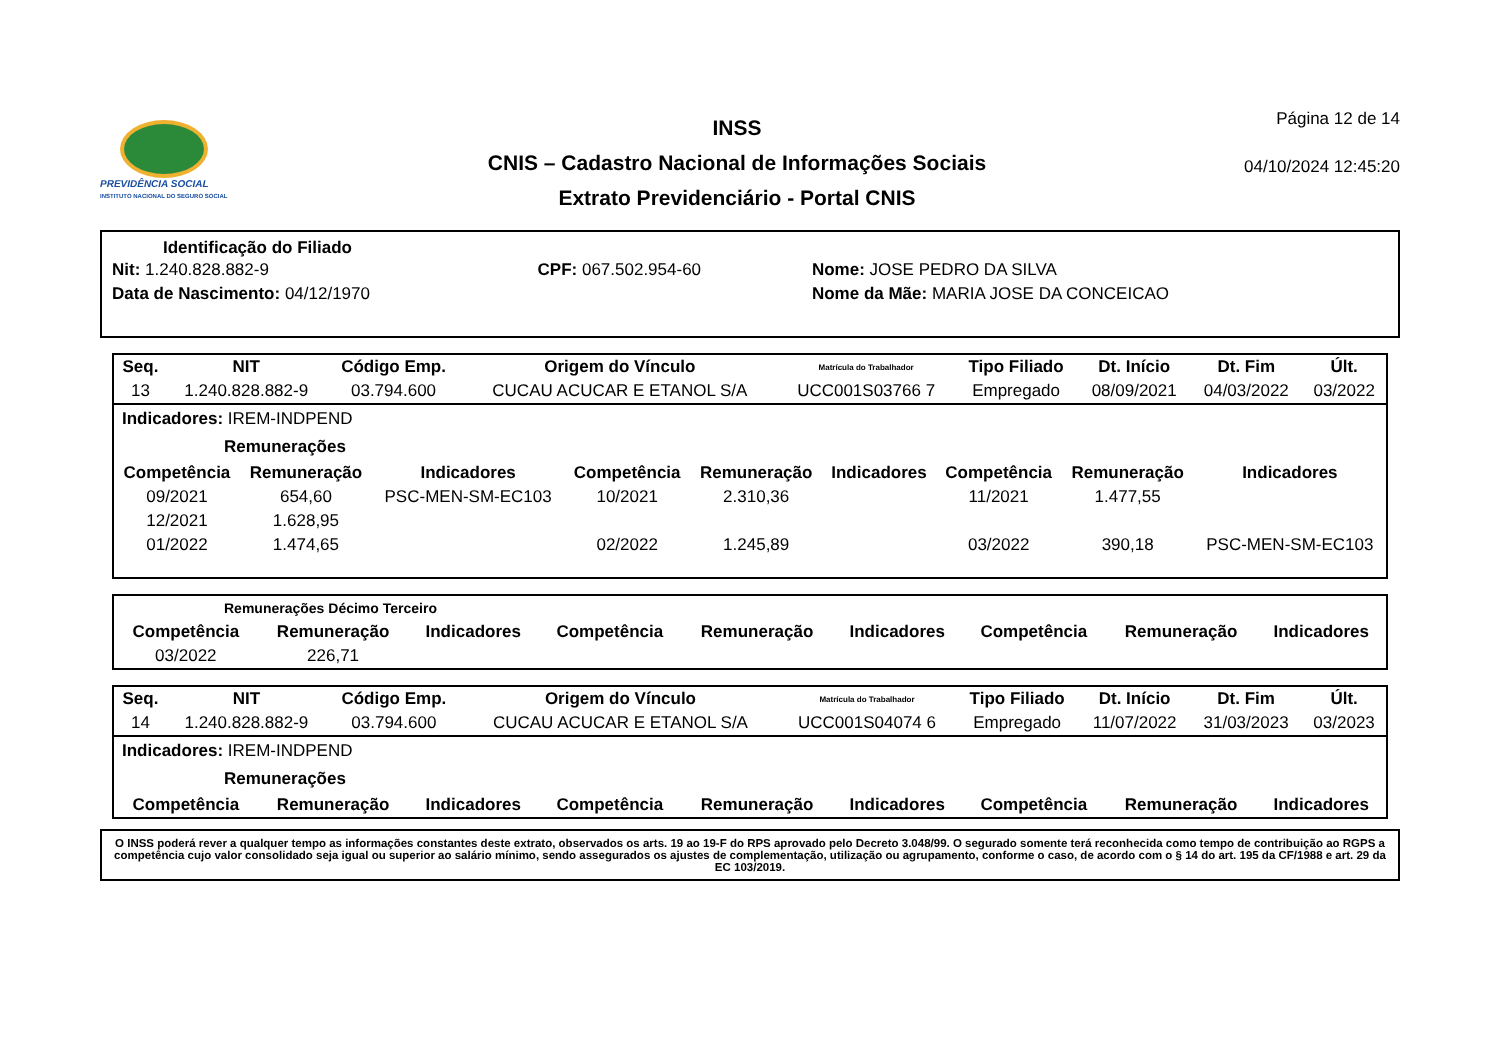PREVIDÊNCIA SOCIAL
INSTITUTO NACIONAL DO SEGURO SOCIAL
INSS
CNIS – Cadastro Nacional de Informações Sociais
Extrato Previdenciário - Portal CNIS
Página 12 de 14
04/10/2024 12:45:20
Identificação do Filiado
| Nit: 1.240.828.882-9 | CPF: 067.502.954-60 | Nome: JOSE PEDRO DA SILVA |
| Data de Nascimento: 04/12/1970 | | Nome da Mãe: MARIA JOSE DA CONCEICAO |
| Seq. | NIT | Código Emp. | Origem do Vínculo | Matrícula do Trabalhador | Tipo Filiado | Dt. Início | Dt. Fim | Últ. |
| --- | --- | --- | --- | --- | --- | --- | --- | --- |
| 13 | 1.240.828.882-9 | 03.794.600 | CUCAU ACUCAR E ETANOL S/A | UCC001S03766 7 | Empregado | 08/09/2021 | 04/03/2022 | 03/2022 |
Indicadores: IREM-INDPEND
Remunerações
| Competência | Remuneração | Indicadores | Competência | Remuneração | Indicadores | Competência | Remuneração | Indicadores |
| --- | --- | --- | --- | --- | --- | --- | --- | --- |
| 09/2021 | 654,60 | PSC-MEN-SM-EC103 | 10/2021 | 2.310,36 | | 11/2021 | 1.477,55 | |
| 12/2021 | 1.628,95 | | | | | | | |
| 01/2022 | 1.474,65 | | 02/2022 | 1.245,89 | | 03/2022 | 390,18 | PSC-MEN-SM-EC103 |
Remunerações Décimo Terceiro
| Competência | Remuneração | Indicadores | Competência | Remuneração | Indicadores | Competência | Remuneração | Indicadores |
| --- | --- | --- | --- | --- | --- | --- | --- | --- |
| 03/2022 | 226,71 | | | | | | | |
| Seq. | NIT | Código Emp. | Origem do Vínculo | Matrícula do Trabalhador | Tipo Filiado | Dt. Início | Dt. Fim | Últ. |
| --- | --- | --- | --- | --- | --- | --- | --- | --- |
| 14 | 1.240.828.882-9 | 03.794.600 | CUCAU ACUCAR E ETANOL S/A | UCC001S04074 6 | Empregado | 11/07/2022 | 31/03/2023 | 03/2023 |
Indicadores: IREM-INDPEND
Remunerações
| Competência | Remuneração | Indicadores | Competência | Remuneração | Indicadores | Competência | Remuneração | Indicadores |
| --- | --- | --- | --- | --- | --- | --- | --- | --- |
O INSS poderá rever a qualquer tempo as informações constantes deste extrato, observados os arts. 19 ao 19-F do RPS aprovado pelo Decreto 3.048/99. O segurado somente terá reconhecida como tempo de contribuição ao RGPS a competência cujo valor consolidado seja igual ou superior ao salário mínimo, sendo assegurados os ajustes de complementação, utilização ou agrupamento, conforme o caso, de acordo com o § 14 do art. 195 da CF/1988 e art. 29 da EC 103/2019.